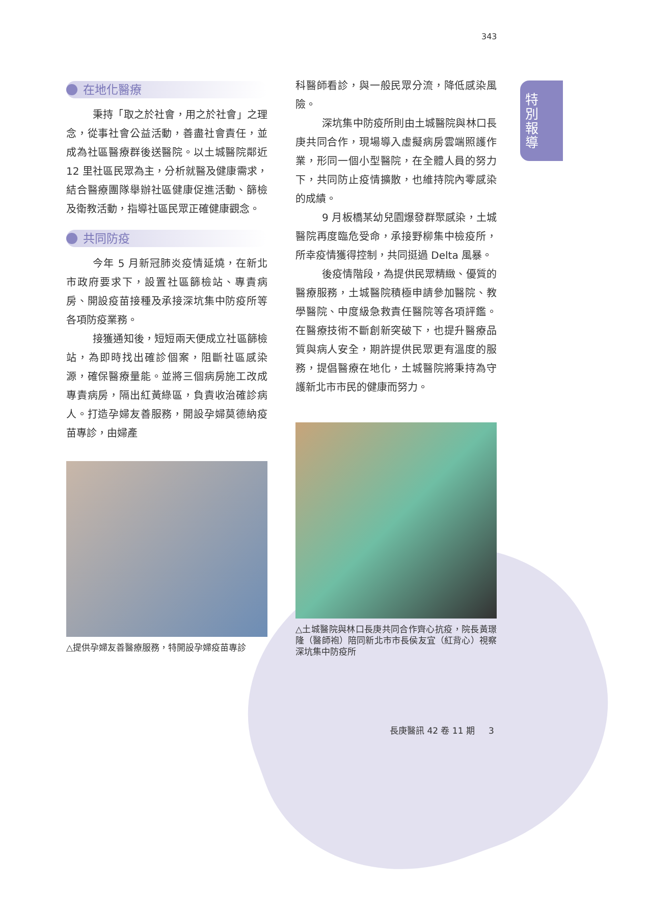343
特
別
報
導
在地化醫療
秉持「取之於社會，用之於社會」之理念，從事社會公益活動，善盡社會責任，並成為社區醫療群後送醫院。以土城醫院鄰近 12 里社區民眾為主，分析就醫及健康需求，結合醫療團隊舉辦社區健康促進活動、篩檢及衛教活動，指導社區民眾正確健康觀念。
共同防疫
今年 5 月新冠肺炎疫情延燒，在新北市政府要求下，設置社區篩檢站、專責病房、開設疫苗接種及承接深坑集中防疫所等各項防疫業務。
接獲通知後，短短兩天便成立社區篩檢站，為即時找出確診個案，阻斷社區感染源，確保醫療量能。並將三個病房施工改成專責病房，隔出紅黃綠區，負責收治確診病人。打造孕婦友善服務，開設孕婦莫德納疫苗專診，由婦產
△提供孕婦友善醫療服務，特開設孕婦疫苗專診
科醫師看診，與一般民眾分流，降低感染風險。
深坑集中防疫所則由土城醫院與林口長庚共同合作，現場導入虛擬病房雲端照護作業，形同一個小型醫院，在全體人員的努力下，共同防止疫情擴散，也維持院內零感染的成績。
9 月板橋某幼兒園爆發群聚感染，土城醫院再度臨危受命，承接野柳集中檢疫所，所幸疫情獲得控制，共同挺過 Delta 風暴。
後疫情階段，為提供民眾精緻、優質的醫療服務，土城醫院積極申請參加醫院、教學醫院、中度級急救責任醫院等各項評鑑。在醫療技術不斷創新突破下，也提升醫療品質與病人安全，期許提供民眾更有溫度的服務，提倡醫療在地化，土城醫院將秉持為守護新北市市民的健康而努力。
△土城醫院與林口長庚共同合作齊心抗疫，院長黃璟隆（醫師袍）陪同新北市市長侯友宜（紅背心）視察深坑集中防疫所
長庚醫訊 42 卷 11 期 3